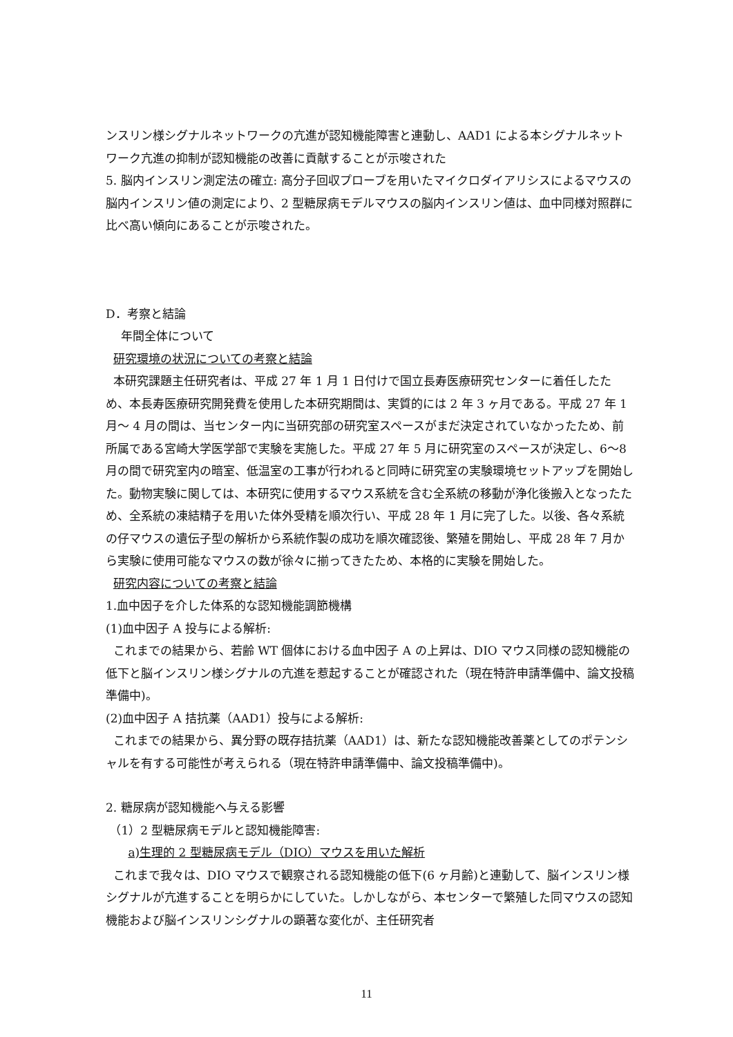ンスリン様シグナルネットワークの亢進が認知機能障害と連動し、AAD1 による本シグナルネットワーク亢進の抑制が認知機能の改善に貢献することが示唆された
5. 脳内インスリン測定法の確立: 高分子回収プローブを用いたマイクロダイアリシスによるマウスの脳内インスリン値の測定により、2 型糖尿病モデルマウスの脳内インスリン値は、血中同様対照群に比べ高い傾向にあることが示唆された。
D．考察と結論
年間全体について
研究環境の状況についての考察と結論
本研究課題主任研究者は、平成 27 年 1 月 1 日付けで国立長寿医療研究センターに着任したため、本長寿医療研究開発費を使用した本研究期間は、実質的には 2 年 3 ヶ月である。平成 27 年 1 月～ 4 月の間は、当センター内に当研究部の研究室スペースがまだ決定されていなかったため、前所属である宮崎大学医学部で実験を実施した。平成 27 年 5 月に研究室のスペースが決定し、6～8 月の間で研究室内の暗室、低温室の工事が行われると同時に研究室の実験環境セットアップを開始した。動物実験に関しては、本研究に使用するマウス系統を含む全系統の移動が浄化後搬入となったため、全系統の凍結精子を用いた体外受精を順次行い、平成 28 年 1 月に完了した。以後、各々系統の仔マウスの遺伝子型の解析から系統作製の成功を順次確認後、繁殖を開始し、平成 28 年 7 月から実験に使用可能なマウスの数が徐々に揃ってきたため、本格的に実験を開始した。
研究内容についての考察と結論
1.血中因子を介した体系的な認知機能調節機構
(1)血中因子 A 投与による解析:
これまでの結果から、若齢 WT 個体における血中因子 A の上昇は、DIO マウス同様の認知機能の低下と脳インスリン様シグナルの亢進を惹起することが確認された（現在特許申請準備中、論文投稿準備中)。
(2)血中因子 A 拮抗薬（AAD1）投与による解析:
これまでの結果から、異分野の既存拮抗薬（AAD1）は、新たな認知機能改善薬としてのポテンシャルを有する可能性が考えられる（現在特許申請準備中、論文投稿準備中)。
2. 糖尿病が認知機能へ与える影響
（1）2 型糖尿病モデルと認知機能障害:
a)生理的 2 型糖尿病モデル（DIO）マウスを用いた解析
これまで我々は、DIO マウスで観察される認知機能の低下(6 ヶ月齢)と連動して、脳インスリン様シグナルが亢進することを明らかにしていた。しかしながら、本センターで繁殖した同マウスの認知機能および脳インスリンシグナルの顕著な変化が、主任研究者
11